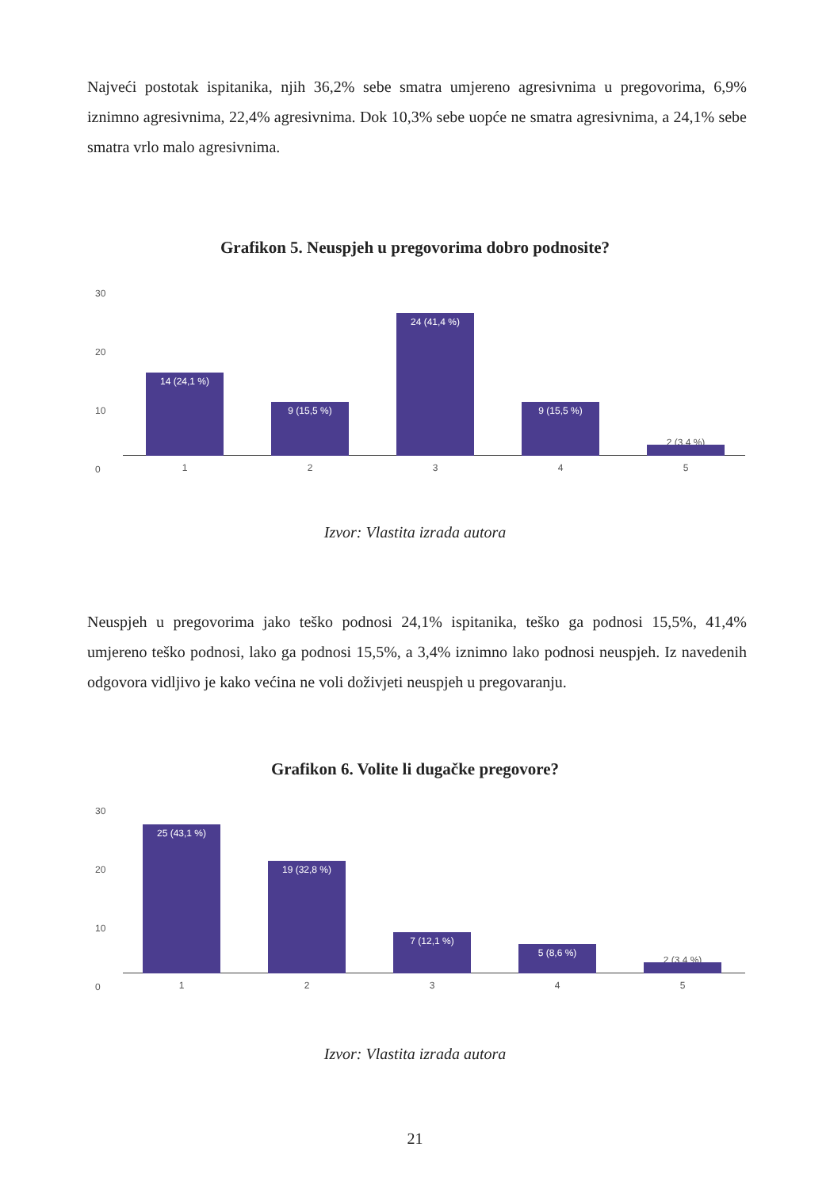Najveći postotak ispitanika, njih 36,2% sebe smatra umjereno agresivnima u pregovorima, 6,9% iznimno agresivnima, 22,4% agresivnima. Dok 10,3% sebe uopće ne smatra agresivnima, a 24,1% sebe smatra vrlo malo agresivnima.
Grafikon 5. Neuspjeh u pregovorima dobro podnosite?
30
20
10
0
14 (24,1 %) 9 (15,5 %) 24 (41,4 %) 9 (15,5 %)
2 (3,4 %)
1 2 3 4 5
Izvor: Vlastita izrada autora
Neuspjeh u pregovorima jako teško podnosi 24,1% ispitanika, teško ga podnosi 15,5%, 41,4% umjereno teško podnosi, lako ga podnosi 15,5%, a 3,4% iznimno lako podnosi neuspjeh. Iz navedenih odgovora vidljivo je kako većina ne voli doživjeti neuspjeh u pregovaranju.
Grafikon 6. Volite li dugačke pregovore?
30
20
10
0
25 (43,1 %) 19 (32,8 %) 7 (12,1 %) 5 (8,6 %)
2 (3,4 %)
1 2 3 4 5
Izvor: Vlastita izrada autora
21